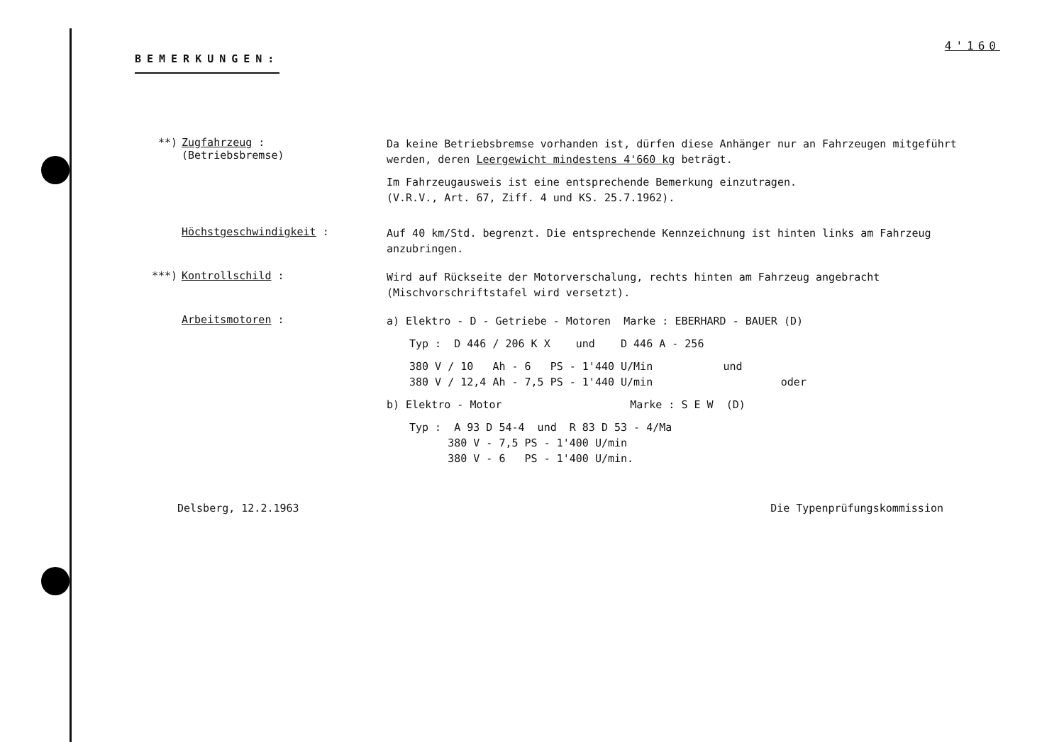4'160
BEMERKUNGEN:
**) Zugfahrzeug :
(Betriebsbremse)
Da keine Betriebsbremse vorhanden ist, dürfen diese Anhänger nur an Fahrzeugen mitgeführt werden, deren Leergewicht mindestens 4'660 kg beträgt.
Im Fahrzeugausweis ist eine entsprechende Bemerkung einzutragen.
(V.R.V., Art. 67, Ziff. 4 und KS. 25.7.1962).
Höchstgeschwindigkeit :
Auf 40 km/Std. begrenzt. Die entsprechende Kennzeichnung ist hinten links am Fahrzeug anzubringen.
***) Kontrollschild :
Wird auf Rückseite der Motorverschalung, rechts hinten am Fahrzeug angebracht (Mischvorschriftstafel wird versetzt).
Arbeitsmotoren :
a) Elektro - D - Getriebe - Motoren Marke : EBERHARD - BAUER (D)
Typ : D 446 / 206 K X und D 446 A - 256
380 V / 10 Ah - 6 PS - 1'440 U/Min und
380 V / 12,4 Ah - 7,5 PS - 1'440 U/min oder
b) Elektro - Motor Marke : S E W (D)
Typ : A 93 D 54-4 und R 83 D 53 - 4/Ma
380 V - 7,5 PS - 1'400 U/min
380 V - 6 PS - 1'400 U/min.
Delsberg, 12.2.1963 Die Typenprüfungskommission